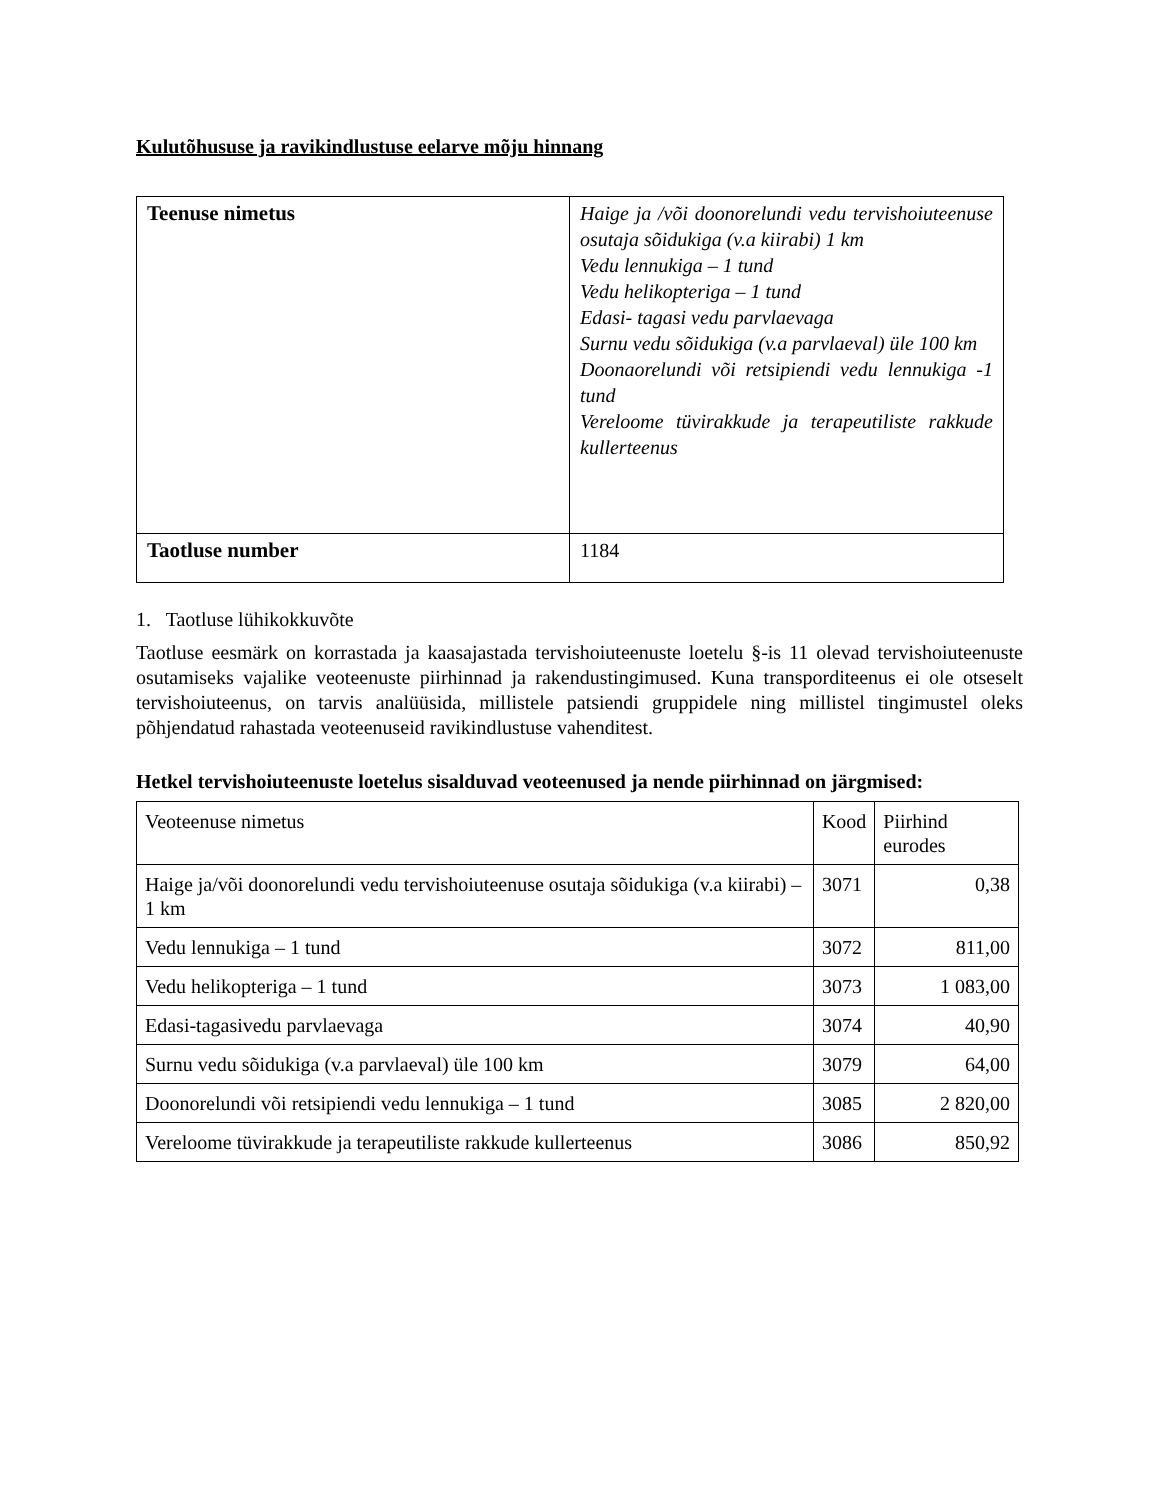Kulutõhususe ja ravikindlustuse eelarve mõju hinnang
| Teenuse nimetus | Haige ja /või doonorelundi vedu tervishoiuteenuse osutaja sõidukiga (v.a kiirabi) 1 km Vedu lennukiga – 1 tund Vedu helikopteriga – 1 tund Edasi- tagasi vedu parvlaevaga Surnu vedu sõidukiga (v.a parvlaeval) üle 100 km Doonaorelundi või retsipiendi vedu lennukiga -1 tund Vereloome tüvirakkude ja terapeutiliste rakkude kullerteenus |
| Taotluse number | 1184 |
1. Taotluse lühikokkuvõte
Taotluse eesmärk on korrastada ja kaasajastada tervishoiuteenuste loetelu §-is 11 olevad tervishoiuteenuste osutamiseks vajalike veoteenuste piirhinnad ja rakendustingimused. Kuna transporditeenus ei ole otseselt tervishoiuteenus, on tarvis analüüsida, millistele patsiendi gruppidele ning millistel tingimustel oleks põhjendatud rahastada veoteenuseid ravikindlustuse vahenditest.
Hetkel tervishoiuteenuste loetelus sisalduvad veoteenused ja nende piirhinnad on järgmised:
| Veoteenuse nimetus | Kood | Piirhind eurodes |
| Haige ja/või doonorelundi vedu tervishoiuteenuse osutaja sõidukiga (v.a kiirabi) – 1 km | 3071 | 0,38 |
| Vedu lennukiga – 1 tund | 3072 | 811,00 |
| Vedu helikopteriga – 1 tund | 3073 | 1 083,00 |
| Edasi-tagasivedu parvlaevaga | 3074 | 40,90 |
| Surnu vedu sõidukiga (v.a parvlaeval) üle 100 km | 3079 | 64,00 |
| Doonorelundi või retsipiendi vedu lennukiga – 1 tund | 3085 | 2 820,00 |
| Vereloome tüvirakkude ja terapeutiliste rakkude kullerteenus | 3086 | 850,92 |